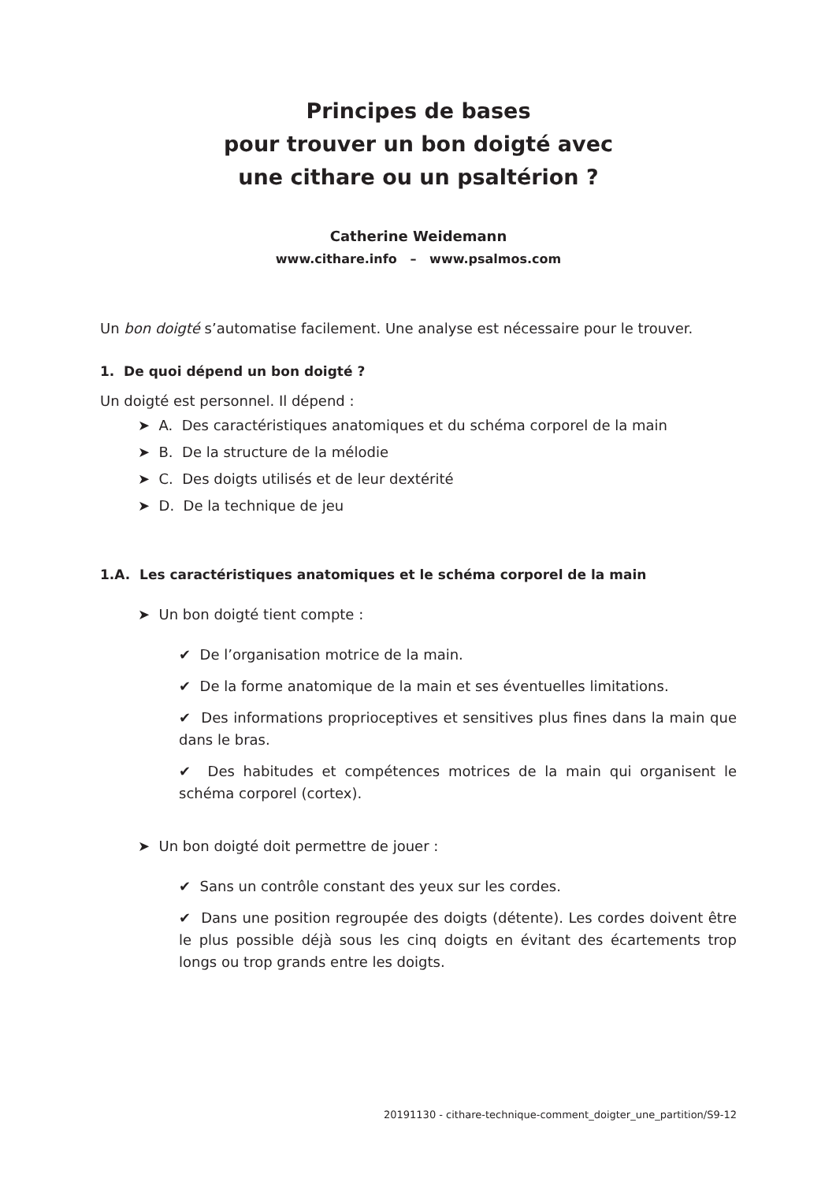Principes de bases
pour trouver un bon doigté avec
une cithare ou un psaltérion ?
Catherine Weidemann
www.cithare.info – www.psalmos.com
Un bon doigté s’automatise facilement. Une analyse est nécessaire pour le trouver.
1. De quoi dépend un bon doigté ?
Un doigté est personnel. Il dépend :
➤ A. Des caractéristiques anatomiques et du schéma corporel de la main
➤ B. De la structure de la mélodie
➤ C. Des doigts utilisés et de leur dextérité
➤ D. De la technique de jeu
1.A. Les caractéristiques anatomiques et le schéma corporel de la main
➤ Un bon doigté tient compte :
✔ De l’organisation motrice de la main.
✔ De la forme anatomique de la main et ses éventuelles limitations.
✔ Des informations proprioceptives et sensitives plus fines dans la main que dans le bras.
✔ Des habitudes et compétences motrices de la main qui organisent le schéma corporel (cortex).
➤ Un bon doigté doit permettre de jouer :
✔ Sans un contrôle constant des yeux sur les cordes.
✔ Dans une position regroupée des doigts (détente). Les cordes doivent être le plus possible déjà sous les cinq doigts en évitant des écartements trop longs ou trop grands entre les doigts.
20191130 - cithare-technique-comment_doigter_une_partition/S9-12